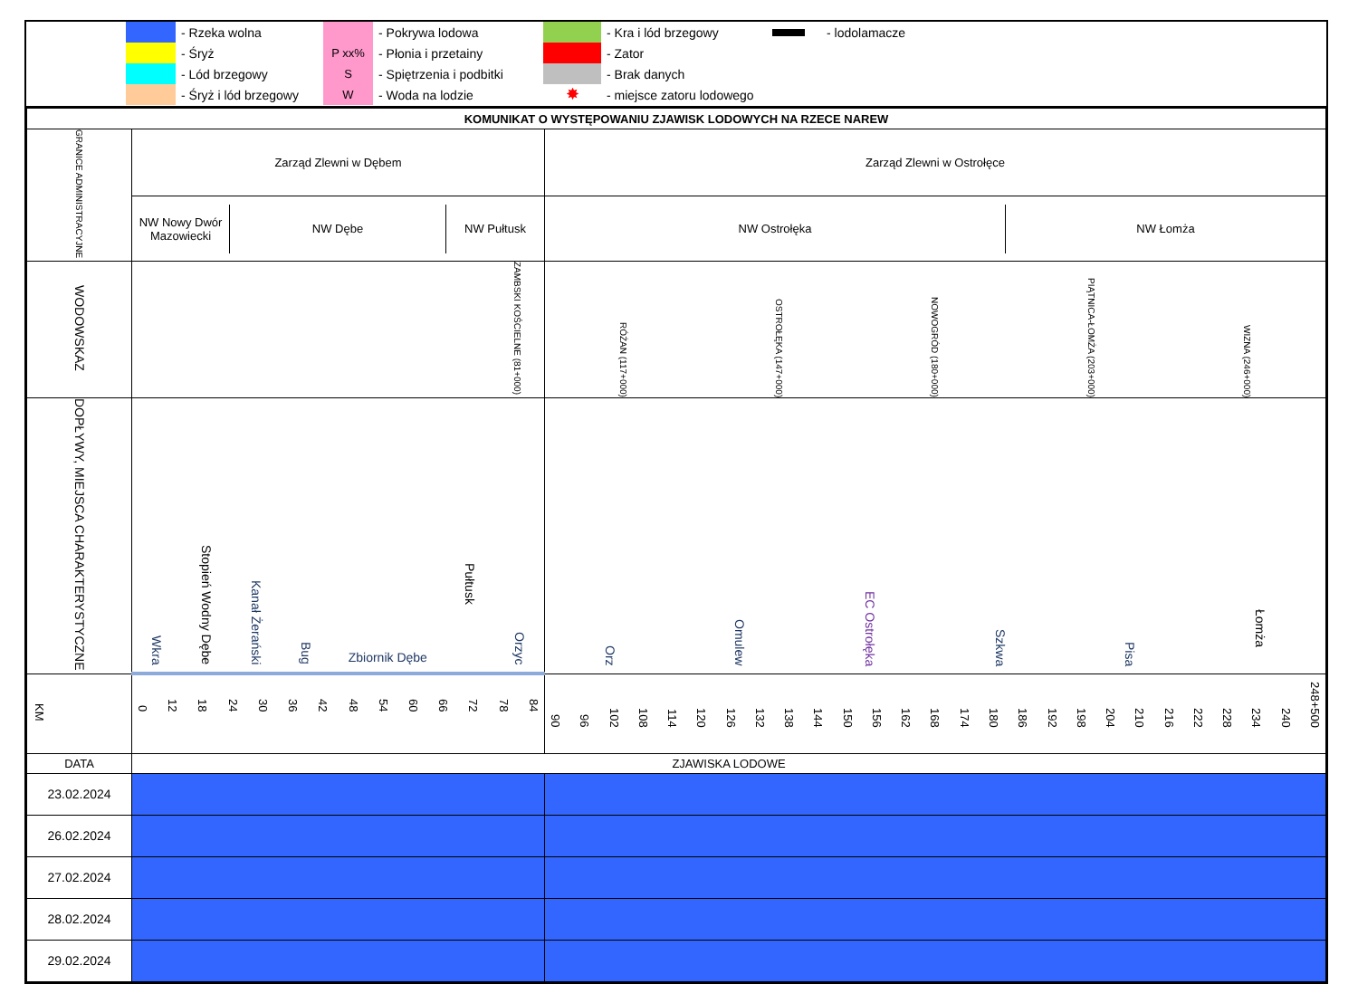- Rzeka wolna
- Śryż
- Lód brzegowy
- Śryż i lód brzegowy
- Pokrywa lodowa
P xx%
- Płonia i przetainy
S
- Spiętrzenia i podbitki
W
- Woda na lodzie
- Kra i lód brzegowy
- Zator
- Brak danych
✸
- miejsce zatoru lodowego
- lodolamacze
| KOMUNIKAT O WYSTĘPOWANIU ZJAWISK LODOWYCH NA RZECE NAREW | | |
| GRANICE ADMINISTRACYJNE | Zarząd Zlewni w Dębem | Zarząd Zlewni w Ostrołęce |
| | / NW Nowy Dwór Mazowiecki / NW Dębe / NW Pułtusk / | / NW Ostrołęka / NW Łomża / |
| WODOWSKAZ | ZAMBSKI KOŚCIELNE (81+000) | RÓŻAN (117+000) OSTROŁĘKA (147+000) NOWOGRÓD (180+000) PIĄTNICA-ŁOMŻA (203+000) WIZNA (246+000) |
| DOPŁYWY, MIEJSCA CHARAKTERYSTYCZNE | Wkra Stopień Wodny Dębe Kanał Żerański Bug Zbiornik Dębe Pułtusk Orzyc | Orz Omulew EC Ostrołęka Szkwa Pisa Łomża |
| KM | 0 12 18 24 30 36 42 48 54 60 66 72 78 84 | 90 96 102 108 114 120 126 132 138 144 150 156 162 168 174 180 186 192 198 204 210 216 222 228 234 240 248+500 |
| DATA | ZJAWISKA LODOWE | |
| 23.02.2024 | | |
| 26.02.2024 | | |
| 27.02.2024 | | |
| 28.02.2024 | | |
| 29.02.2024 | | |